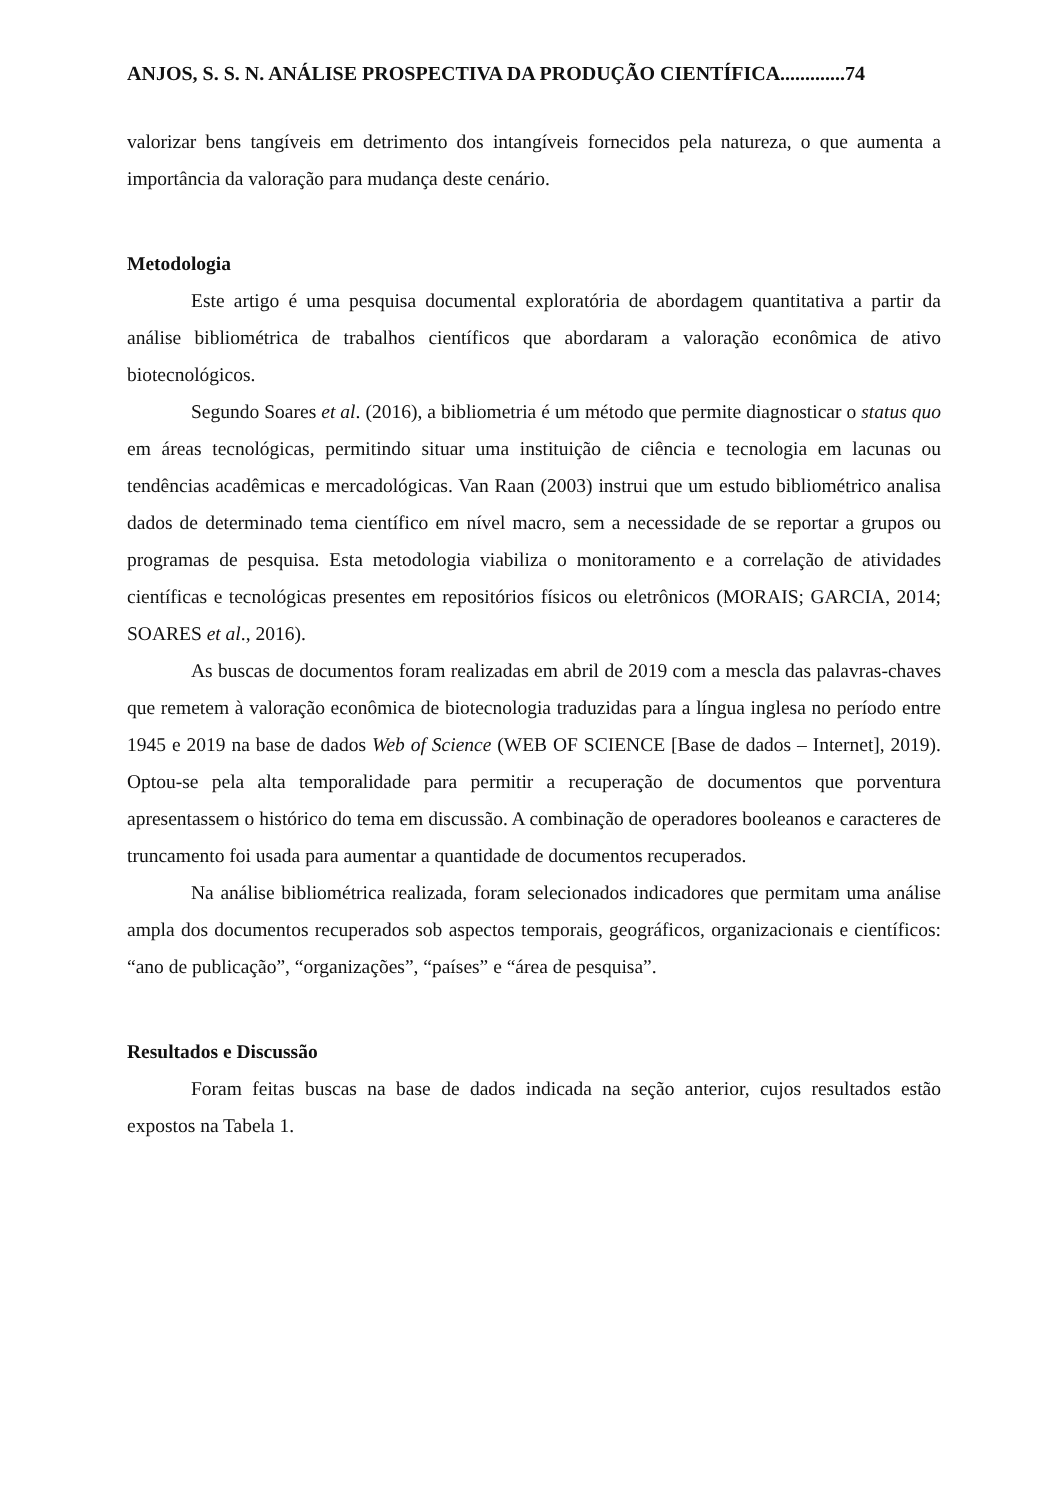ANJOS, S. S. N. ANÁLISE PROSPECTIVA DA PRODUÇÃO CIENTÍFICA.............74
valorizar bens tangíveis em detrimento dos intangíveis fornecidos pela natureza, o que aumenta a importância da valoração para mudança deste cenário.
Metodologia
Este artigo é uma pesquisa documental exploratória de abordagem quantitativa a partir da análise bibliométrica de trabalhos científicos que abordaram a valoração econômica de ativo biotecnológicos.
Segundo Soares et al. (2016), a bibliometria é um método que permite diagnosticar o status quo em áreas tecnológicas, permitindo situar uma instituição de ciência e tecnologia em lacunas ou tendências acadêmicas e mercadológicas. Van Raan (2003) instrui que um estudo bibliométrico analisa dados de determinado tema científico em nível macro, sem a necessidade de se reportar a grupos ou programas de pesquisa. Esta metodologia viabiliza o monitoramento e a correlação de atividades científicas e tecnológicas presentes em repositórios físicos ou eletrônicos (MORAIS; GARCIA, 2014; SOARES et al., 2016).
As buscas de documentos foram realizadas em abril de 2019 com a mescla das palavras-chaves que remetem à valoração econômica de biotecnologia traduzidas para a língua inglesa no período entre 1945 e 2019 na base de dados Web of Science (WEB OF SCIENCE [Base de dados – Internet], 2019). Optou-se pela alta temporalidade para permitir a recuperação de documentos que porventura apresentassem o histórico do tema em discussão. A combinação de operadores booleanos e caracteres de truncamento foi usada para aumentar a quantidade de documentos recuperados.
Na análise bibliométrica realizada, foram selecionados indicadores que permitam uma análise ampla dos documentos recuperados sob aspectos temporais, geográficos, organizacionais e científicos: “ano de publicação”, “organizações”, “países” e “área de pesquisa”.
Resultados e Discussão
Foram feitas buscas na base de dados indicada na seção anterior, cujos resultados estão expostos na Tabela 1.